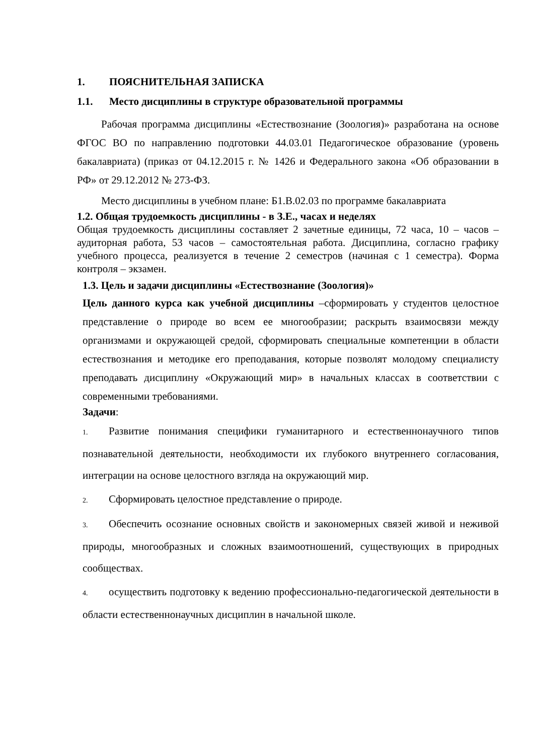1. ПОЯСНИТЕЛЬНАЯ ЗАПИСКА
1.1. Место дисциплины в структуре образовательной программы
Рабочая программа дисциплины «Естествознание (Зоология)» разработана на основе ФГОС ВО по направлению подготовки 44.03.01 Педагогическое образование (уровень бакалавриата) (приказ от 04.12.2015 г. № 1426 и Федерального закона «Об образовании в РФ» от 29.12.2012 № 273-ФЗ.
Место дисциплины в учебном плане: Б1.В.02.03 по программе бакалавриата
1.2. Общая трудоемкость дисциплины - в З.Е., часах и неделях
Общая трудоемкость дисциплины составляет 2 зачетные единицы, 72 часа, 10 – часов – аудиторная работа, 53 часов – самостоятельная работа. Дисциплина, согласно графику учебного процесса, реализуется в течение 2 семестров (начиная с 1 семестра). Форма контроля – экзамен.
1.3. Цель и задачи дисциплины «Естествознание (Зоология)»
Цель данного курса как учебной дисциплины –сформировать у студентов целостное представление о природе во всем ее многообразии; раскрыть взаимосвязи между организмами и окружающей средой, сформировать специальные компетенции в области естествознания и методике его преподавания, которые позволят молодому специалисту преподавать дисциплину «Окружающий мир» в начальных классах в соответствии с современными требованиями.
Задачи:
1. Развитие понимания специфики гуманитарного и естественнонаучного типов познавательной деятельности, необходимости их глубокого внутреннего согласования, интеграции на основе целостного взгляда на окружающий мир.
2. Сформировать целостное представление о природе.
3. Обеспечить осознание основных свойств и закономерных связей живой и неживой природы, многообразных и сложных взаимоотношений, существующих в природных сообществах.
4. осуществить подготовку к ведению профессионально-педагогической деятельности в области естественнонаучных дисциплин в начальной школе.